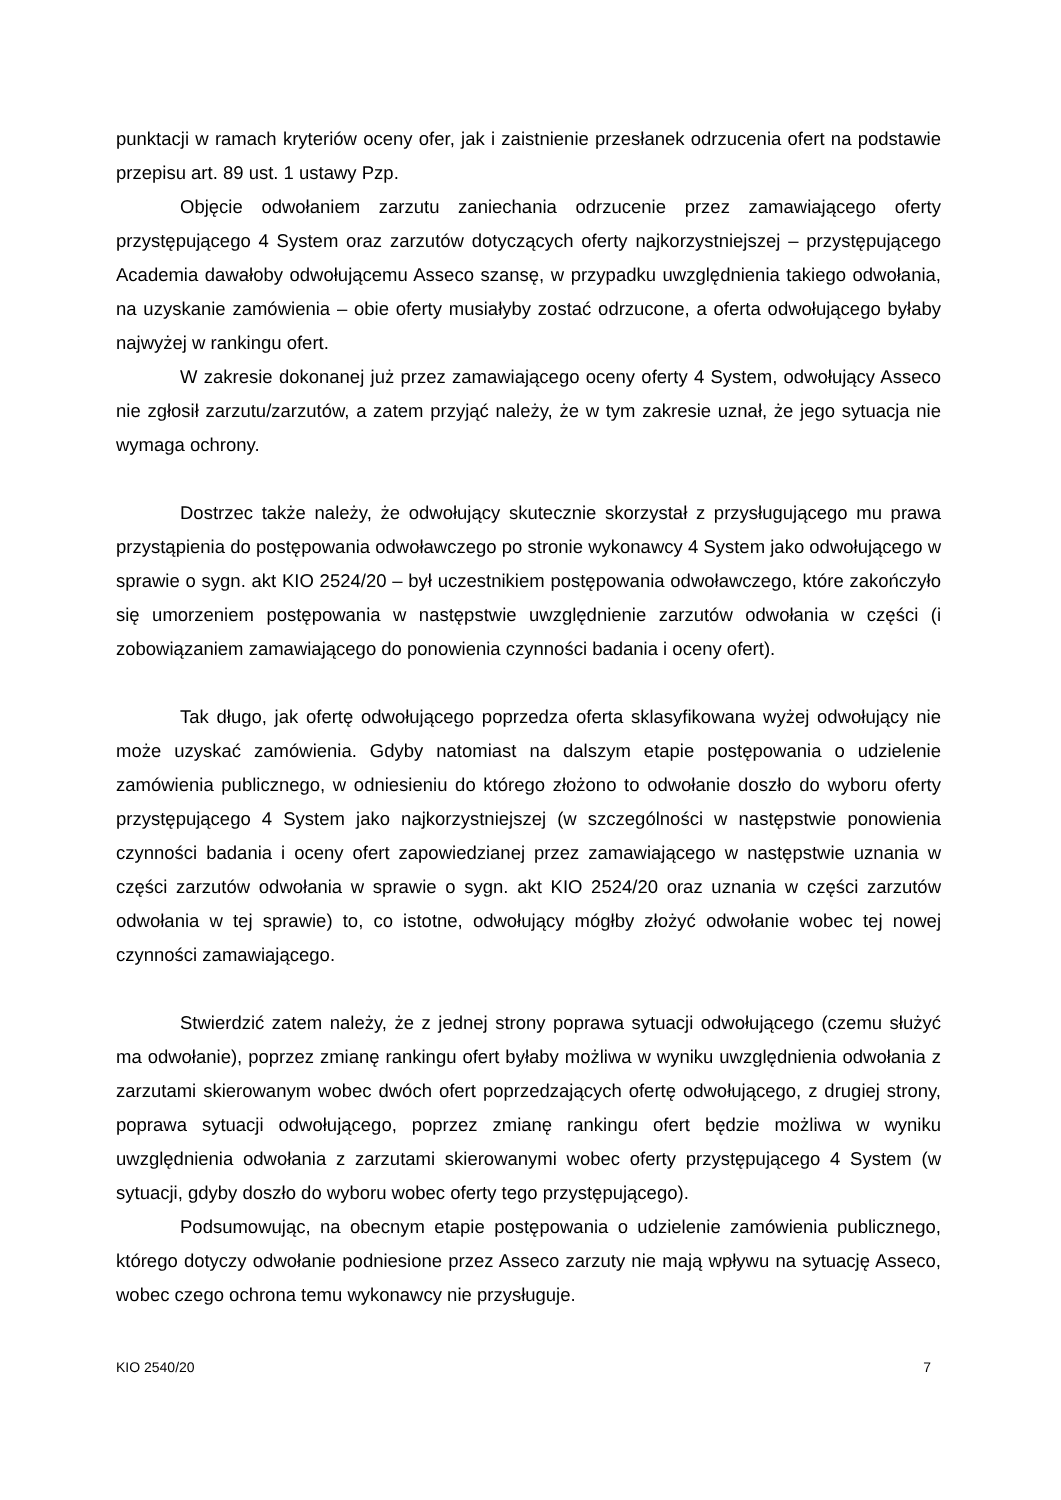punktacji w ramach kryteriów oceny ofer, jak i zaistnienie przesłanek odrzucenia ofert na podstawie przepisu art. 89 ust. 1 ustawy Pzp.
Objęcie odwołaniem zarzutu zaniechania odrzucenie przez zamawiającego oferty przystępującego 4 System oraz zarzutów dotyczących oferty najkorzystniejszej – przystępującego Academia dawałoby odwołującemu Asseco szansę, w przypadku uwzględnienia takiego odwołania, na uzyskanie zamówienia – obie oferty musiałyby zostać odrzucone, a oferta odwołującego byłaby najwyżej w rankingu ofert.
W zakresie dokonanej już przez zamawiającego oceny oferty 4 System, odwołujący Asseco nie zgłosił zarzutu/zarzutów, a zatem przyjąć należy, że w tym zakresie uznał, że jego sytuacja nie wymaga ochrony.
Dostrzec także należy, że odwołujący skutecznie skorzystał z przysługującego mu prawa przystąpienia do postępowania odwoławczego po stronie wykonawcy 4 System jako odwołującego w sprawie o sygn. akt KIO 2524/20 – był uczestnikiem postępowania odwoławczego, które zakończyło się umorzeniem postępowania w następstwie uwzględnienie zarzutów odwołania w części (i zobowiązaniem zamawiającego do ponowienia czynności badania i oceny ofert).
Tak długo, jak ofertę odwołującego poprzedza oferta sklasyfikowana wyżej odwołujący nie może uzyskać zamówienia. Gdyby natomiast na dalszym etapie postępowania o udzielenie zamówienia publicznego, w odniesieniu do którego złożono to odwołanie doszło do wyboru oferty przystępującego 4 System jako najkorzystniejszej (w szczególności w następstwie ponowienia czynności badania i oceny ofert zapowiedzianej przez zamawiającego w następstwie uznania w części zarzutów odwołania w sprawie o sygn. akt KIO 2524/20 oraz uznania w części zarzutów odwołania w tej sprawie) to, co istotne, odwołujący mógłby złożyć odwołanie wobec tej nowej czynności zamawiającego.
Stwierdzić zatem należy, że z jednej strony poprawa sytuacji odwołującego (czemu służyć ma odwołanie), poprzez zmianę rankingu ofert byłaby możliwa w wyniku uwzględnienia odwołania z zarzutami skierowanym wobec dwóch ofert poprzedzających ofertę odwołującego, z drugiej strony, poprawa sytuacji odwołującego, poprzez zmianę rankingu ofert będzie możliwa w wyniku uwzględnienia odwołania z zarzutami skierowanymi wobec oferty przystępującego 4 System (w sytuacji, gdyby doszło do wyboru wobec oferty tego przystępującego).
Podsumowując, na obecnym etapie postępowania o udzielenie zamówienia publicznego, którego dotyczy odwołanie podniesione przez Asseco zarzuty nie mają wpływu na sytuację Asseco, wobec czego ochrona temu wykonawcy nie przysługuje.
KIO 2540/20 7